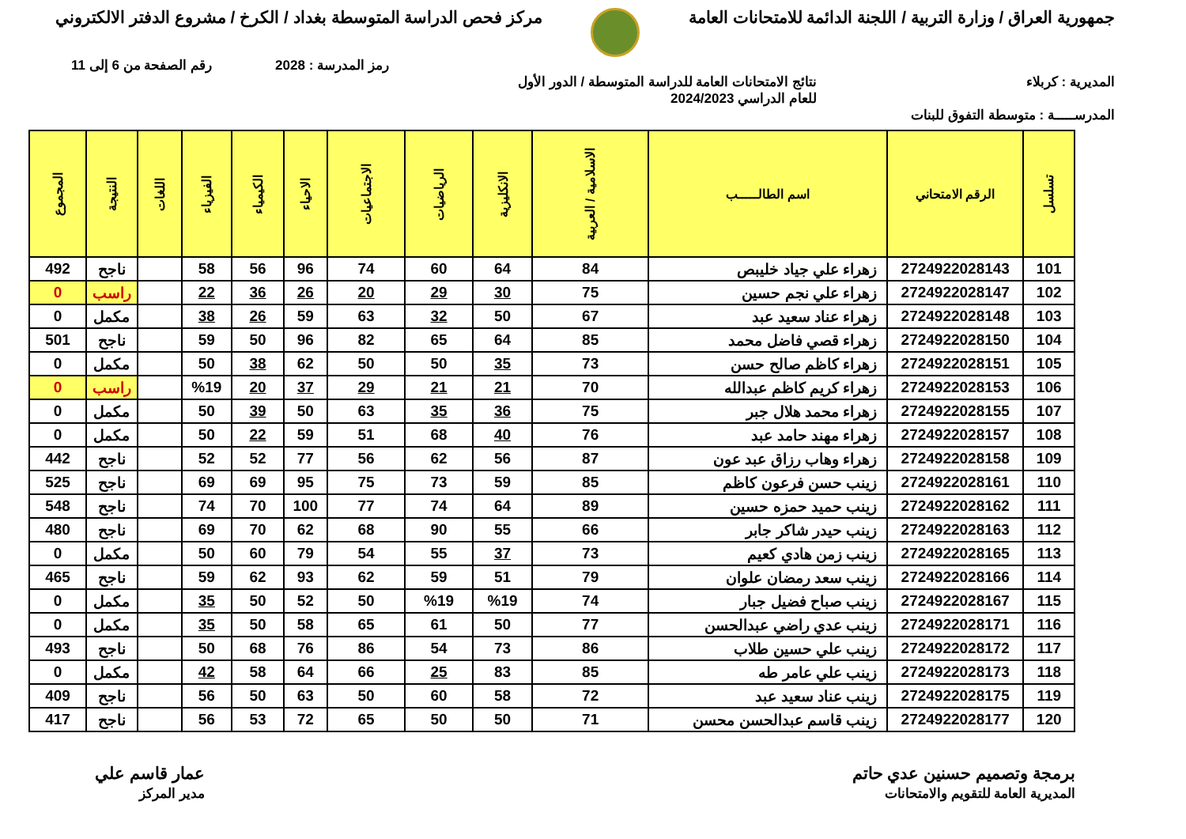جمهورية العراق / وزارة التربية / اللجنة الدائمة للامتحانات العامة
مركز فحص الدراسة المتوسطة بغداد / الكرخ / مشروع الدفتر الالكتروني
رمز المدرسة : 2028 رقم الصفحة من 6 إلى 11
المديرية : كربلاء نتائج الامتحانات العامة للدراسة المتوسطة / الدور الأول
للعام الدراسي 2024/2023
المدرســـــة : متوسطة التفوق للبنات
| تسلسل | الرقم الامتحاني | اسم الطالـــــب | الاسلامية / العربية | الانكليزية | الرياضيات | الاجتماعيات | الاحياء | الكيمياء | الفيزياء | اللغات | النتيجة | المجموع |
| --- | --- | --- | --- | --- | --- | --- | --- | --- | --- | --- | --- | --- |
| 101 | 2724922028143 | زهراء علي جياد خليبص | 84 | 64 | 60 | 74 | 96 | 56 | 58 | | ناجح | 492 |
| 102 | 2724922028147 | زهراء علي نجم حسين | 75 | 30 | 29 | 20 | 26 | 36 | 22 | | راسب | 0 |
| 103 | 2724922028148 | زهراء عناد سعيد عبد | 67 | 50 | 32 | 63 | 59 | 26 | 38 | | مكمل | 0 |
| 104 | 2724922028150 | زهراء قصي فاضل محمد | 85 | 64 | 65 | 82 | 96 | 50 | 59 | | ناجح | 501 |
| 105 | 2724922028151 | زهراء كاظم صالح حسن | 73 | 35 | 50 | 50 | 62 | 38 | 50 | | مكمل | 0 |
| 106 | 2724922028153 | زهراء كريم كاظم عبدالله | 70 | 21 | 21 | 29 | 37 | 20 | %19 | | راسب | 0 |
| 107 | 2724922028155 | زهراء محمد هلال جبر | 75 | 36 | 35 | 63 | 50 | 39 | 50 | | مكمل | 0 |
| 108 | 2724922028157 | زهراء مهند حامد عبد | 76 | 40 | 68 | 51 | 59 | 22 | 50 | | مكمل | 0 |
| 109 | 2724922028158 | زهراء وهاب رزاق عبد عون | 87 | 56 | 62 | 56 | 77 | 52 | 52 | | ناجح | 442 |
| 110 | 2724922028161 | زينب حسن فرعون كاظم | 85 | 59 | 73 | 75 | 95 | 69 | 69 | | ناجح | 525 |
| 111 | 2724922028162 | زينب حميد حمزه حسين | 89 | 64 | 74 | 77 | 100 | 70 | 74 | | ناجح | 548 |
| 112 | 2724922028163 | زينب حيدر شاكر جابر | 66 | 55 | 90 | 68 | 62 | 70 | 69 | | ناجح | 480 |
| 113 | 2724922028165 | زينب زمن هادي كعيم | 73 | 37 | 55 | 54 | 79 | 60 | 50 | | مكمل | 0 |
| 114 | 2724922028166 | زينب سعد رمضان علوان | 79 | 51 | 59 | 62 | 93 | 62 | 59 | | ناجح | 465 |
| 115 | 2724922028167 | زينب صباح فضيل جبار | 74 | %19 | %19 | 50 | 52 | 50 | 35 | | مكمل | 0 |
| 116 | 2724922028171 | زينب عدي راضي عبدالحسن | 77 | 50 | 61 | 65 | 58 | 50 | 35 | | مكمل | 0 |
| 117 | 2724922028172 | زينب علي حسين طلاب | 86 | 73 | 54 | 86 | 76 | 68 | 50 | | ناجح | 493 |
| 118 | 2724922028173 | زينب علي عامر طه | 85 | 83 | 25 | 66 | 64 | 58 | 42 | | مكمل | 0 |
| 119 | 2724922028175 | زينب عناد سعيد عبد | 72 | 58 | 60 | 50 | 63 | 50 | 56 | | ناجح | 409 |
| 120 | 2724922028177 | زينب قاسم عبدالحسن محسن | 71 | 50 | 50 | 65 | 72 | 53 | 56 | | ناجح | 417 |
برمجة وتصميم حسنين عدي حاتم
المديرية العامة للتقويم والامتحانات
عمار قاسم علي
مدير المركز